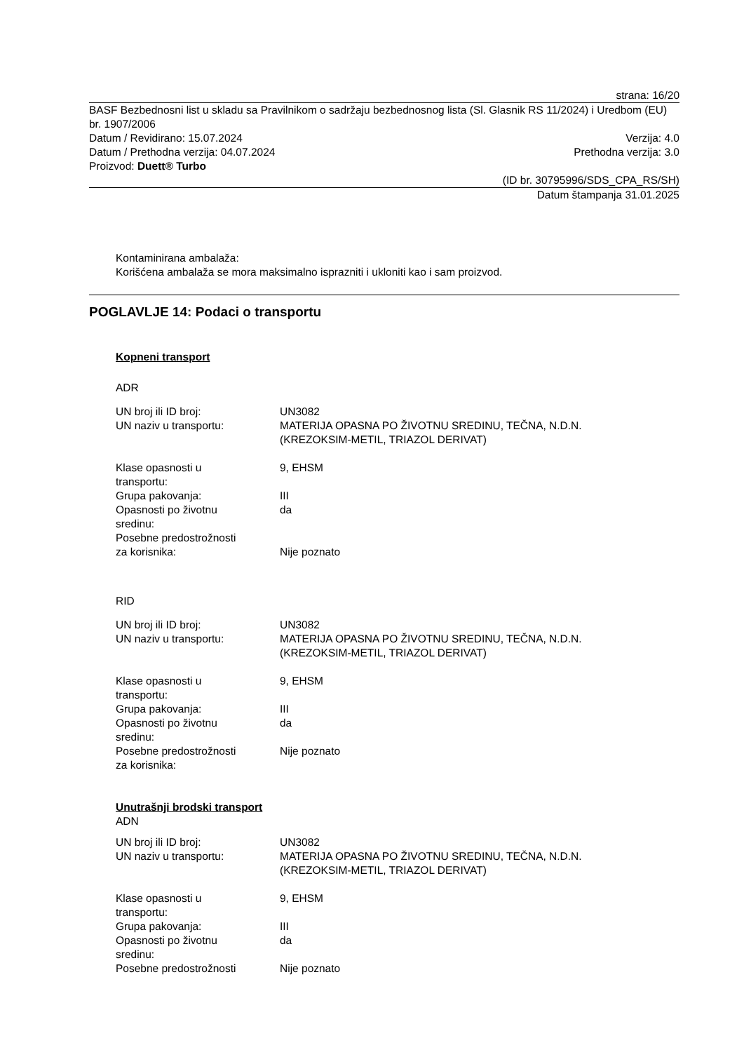strana: 16/20
BASF Bezbednosni list u skladu sa Pravilnikom o sadržaju bezbednosnog lista (Sl. Glasnik RS 11/2024) i Uredbom (EU) br. 1907/2006
Datum / Revidirano: 15.07.2024 Verzija: 4.0
Datum / Prethodna verzija: 04.07.2024 Prethodna verzija: 3.0
Proizvod: Duett® Turbo
(ID br. 30795996/SDS_CPA_RS/SH)
Datum štampanja 31.01.2025
Kontaminirana ambalaža:
Korišćena ambalaža se mora maksimalno isprazniti i ukloniti kao i sam proizvod.
POGLAVLJE 14: Podaci o transportu
Kopneni transport
ADR
| UN broj ili ID broj: | UN3082 |
| UN naziv u transportu: | MATERIJA OPASNA PO ŽIVOTNU SREDINU, TEČNA, N.D.N. (KREZOKSIM-METIL, TRIAZOL DERIVAT) |
| Klase opasnosti u transportu: | 9, EHSM |
| Grupa pakovanja: | III |
| Opasnosti po životnu sredinu: | da |
| Posebne predostrožnosti za korisnika: | Nije poznato |
RID
| UN broj ili ID broj: | UN3082 |
| UN naziv u transportu: | MATERIJA OPASNA PO ŽIVOTNU SREDINU, TEČNA, N.D.N. (KREZOKSIM-METIL, TRIAZOL DERIVAT) |
| Klase opasnosti u transportu: | 9, EHSM |
| Grupa pakovanja: | III |
| Opasnosti po životnu sredinu: | da |
| Posebne predostrožnosti za korisnika: | Nije poznato |
Unutrašnji brodski transport
ADN
| UN broj ili ID broj: | UN3082 |
| UN naziv u transportu: | MATERIJA OPASNA PO ŽIVOTNU SREDINU, TEČNA, N.D.N. (KREZOKSIM-METIL, TRIAZOL DERIVAT) |
| Klase opasnosti u transportu: | 9, EHSM |
| Grupa pakovanja: | III |
| Opasnosti po životnu sredinu: | da |
| Posebne predostrožnosti | Nije poznato |